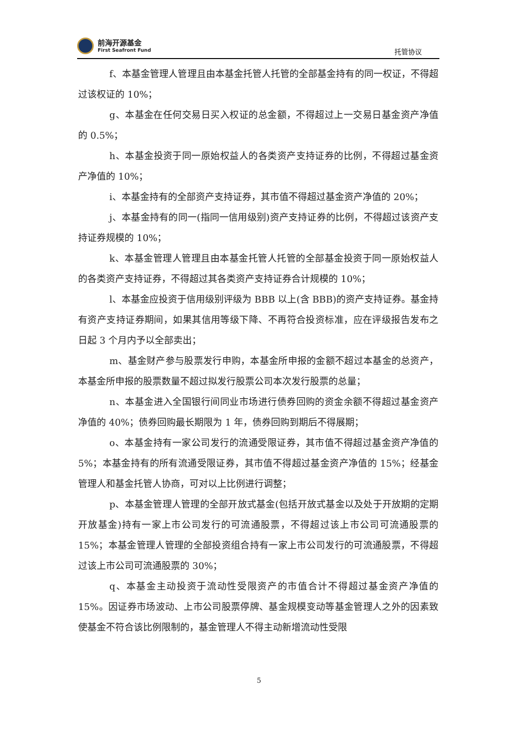前海开源基金
First Seafront Fund
托管协议
f、本基金管理人管理且由本基金托管人托管的全部基金持有的同一权证，不得超过该权证的 10%；
g、本基金在任何交易日买入权证的总金额，不得超过上一交易日基金资产净值的 0.5%；
h、本基金投资于同一原始权益人的各类资产支持证券的比例，不得超过基金资产净值的 10%；
i、本基金持有的全部资产支持证券，其市值不得超过基金资产净值的 20%；
j、本基金持有的同一(指同一信用级别)资产支持证券的比例，不得超过该资产支持证券规模的 10%；
k、本基金管理人管理且由本基金托管人托管的全部基金投资于同一原始权益人的各类资产支持证券，不得超过其各类资产支持证券合计规模的 10%；
l、本基金应投资于信用级别评级为 BBB 以上(含 BBB)的资产支持证券。基金持有资产支持证券期间，如果其信用等级下降、不再符合投资标准，应在评级报告发布之日起 3 个月内予以全部卖出；
m、基金财产参与股票发行申购，本基金所申报的金额不超过本基金的总资产，本基金所申报的股票数量不超过拟发行股票公司本次发行股票的总量；
n、本基金进入全国银行间同业市场进行债券回购的资金余额不得超过基金资产净值的 40%；债券回购最长期限为 1 年，债券回购到期后不得展期；
o、本基金持有一家公司发行的流通受限证券，其市值不得超过基金资产净值的 5%；本基金持有的所有流通受限证券，其市值不得超过基金资产净值的 15%；经基金管理人和基金托管人协商，可对以上比例进行调整；
p、本基金管理人管理的全部开放式基金(包括开放式基金以及处于开放期的定期开放基金)持有一家上市公司发行的可流通股票，不得超过该上市公司可流通股票的 15%；本基金管理人管理的全部投资组合持有一家上市公司发行的可流通股票，不得超过该上市公司可流通股票的 30%；
q、本基金主动投资于流动性受限资产的市值合计不得超过基金资产净值的 15%。因证券市场波动、上市公司股票停牌、基金规模变动等基金管理人之外的因素致使基金不符合该比例限制的，基金管理人不得主动新增流动性受限
5